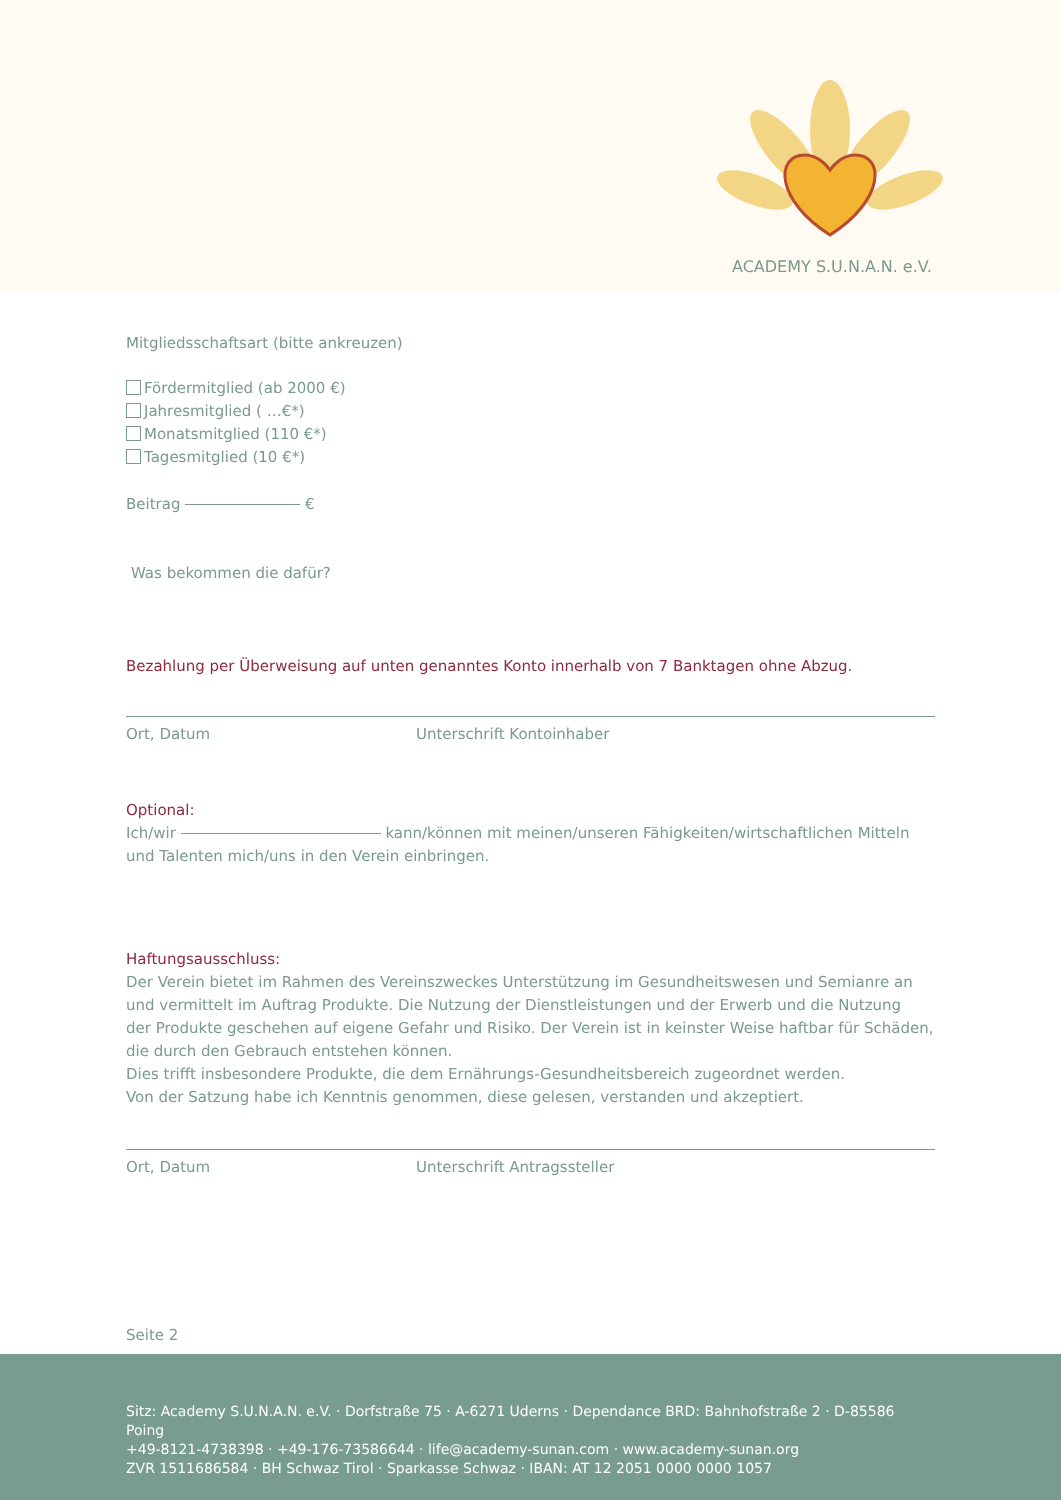ACADEMY S.U.N.A.N. e.V.
Mitgliedsschaftsart (bitte ankreuzen)
Fördermitglied (ab 2000 €)
Jahresmitglied ( …€*)
Monatsmitglied (110 €*)
Tagesmitglied (10 €*)
Beitrag €
Was bekommen die dafür?
Bezahlung per Überweisung auf unten genanntes Konto innerhalb von 7 Banktagen ohne Abzug.
Ort, Datum Unterschrift Kontoinhaber
Optional:
Ich/wir kann/können mit meinen/unseren Fähigkeiten/wirtschaftlichen Mitteln und Talenten mich/uns in den Verein einbringen.
Haftungsausschluss:
Der Verein bietet im Rahmen des Vereinszweckes Unterstützung im Gesundheitswesen und Semianre an
und vermittelt im Auftrag Produkte. Die Nutzung der Dienstleistungen und der Erwerb und die Nutzung
der Produkte geschehen auf eigene Gefahr und Risiko. Der Verein ist in keinster Weise haftbar für Schäden,
die durch den Gebrauch entstehen können.
Dies trifft insbesondere Produkte, die dem Ernährungs-Gesundheitsbereich zugeordnet werden.
Von der Satzung habe ich Kenntnis genommen, diese gelesen, verstanden und akzeptiert.
Ort, Datum Unterschrift Antragssteller
Seite 2
Sitz: Academy S.U.N.A.N. e.V. · Dorfstraße 75 · A-6271 Uderns · Dependance BRD: Bahnhofstraße 2 · D-85586 Poing
+49-8121-4738398 · +49-176-73586644 · life@academy-sunan.com · www.academy-sunan.org
ZVR 1511686584 · BH Schwaz Tirol · Sparkasse Schwaz · IBAN: AT 12 2051 0000 0000 1057